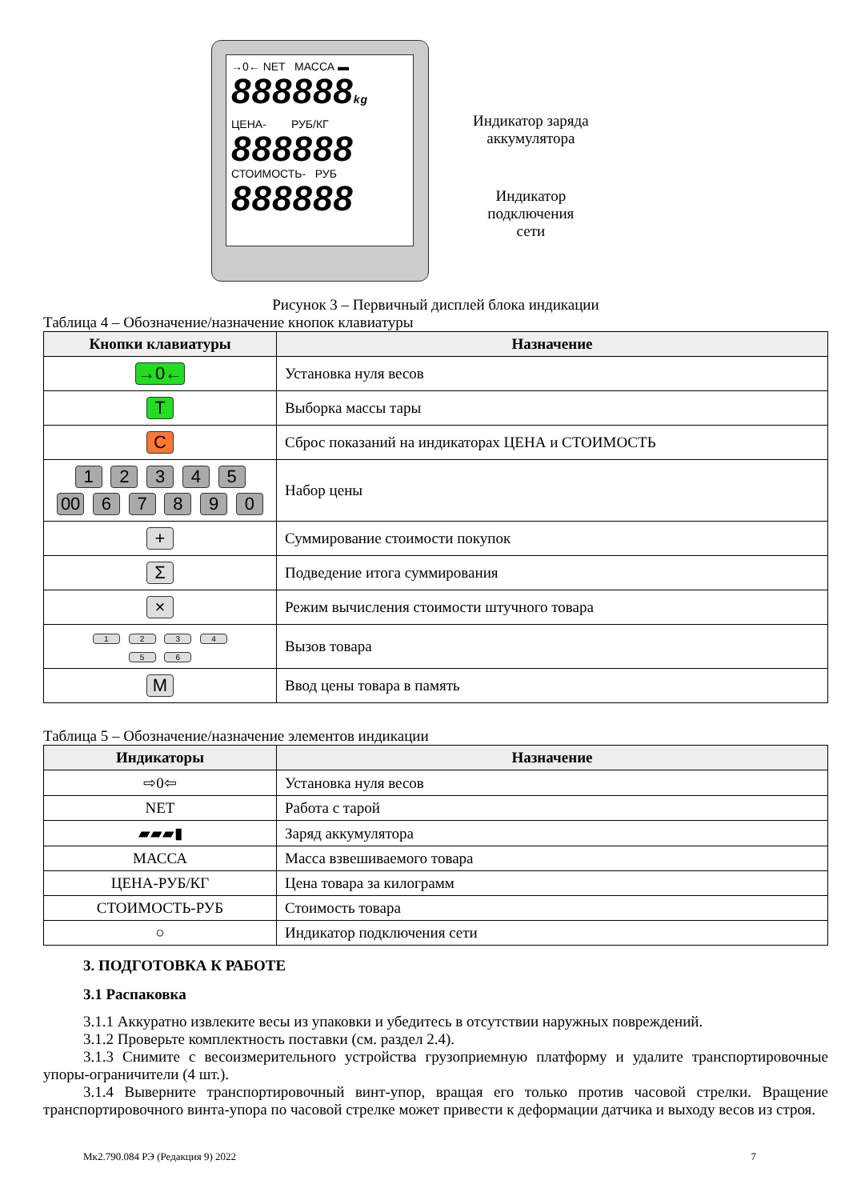→0← NET МАССА ▬
888888kg
ЦЕНА- РУБ/КГ
888888
СТОИМОСТЬ- РУБ
888888
Индикатор заряда
аккумулятора
Индикатор
подключения
сети
Рисунок 3 – Первичный дисплей блока индикации
Таблица 4 – Обозначение/назначение кнопок клавиатуры
| Кнопки клавиатуры | Назначение |
| --- | --- |
| →0← | Установка нуля весов |
| T | Выборка массы тары |
| C | Сброс показаний на индикаторах ЦЕНА и СТОИМОСТЬ |
| 1 2 3 4 5 00 6 7 8 9 0 | Набор цены |
| + | Суммирование стоимости покупок |
| Σ | Подведение итога суммирования |
| × | Режим вычисления стоимости штучного товара |
| 1 2 3 4 5 6 | Вызов товара |
| M | Ввод цены товара в память |
Таблица 5 – Обозначение/назначение элементов индикации
| Индикаторы | Назначение |
| --- | --- |
| ⇨0⇦ | Установка нуля весов |
| NET | Работа с тарой |
| ▰▰▰▮ | Заряд аккумулятора |
| МАССА | Масса взвешиваемого товара |
| ЦЕНА-РУБ/КГ | Цена товара за килограмм |
| СТОИМОСТЬ-РУБ | Стоимость товара |
| ○ | Индикатор подключения сети |
3. ПОДГОТОВКА К РАБОТЕ
3.1 Распаковка
3.1.1 Аккуратно извлеките весы из упаковки и убедитесь в отсутствии наружных повреждений.
3.1.2 Проверьте комплектность поставки (см. раздел 2.4).
3.1.3 Снимите с весоизмерительного устройства грузоприемную платформу и удалите транспортировочные упоры-ограничители (4 шт.).
3.1.4 Выверните транспортировочный винт-упор, вращая его только против часовой стрелки. Вращение транспортировочного винта-упора по часовой стрелке может привести к деформации датчика и выходу весов из строя.
Мк2.790.084 РЭ (Редакция 9) 2022 7